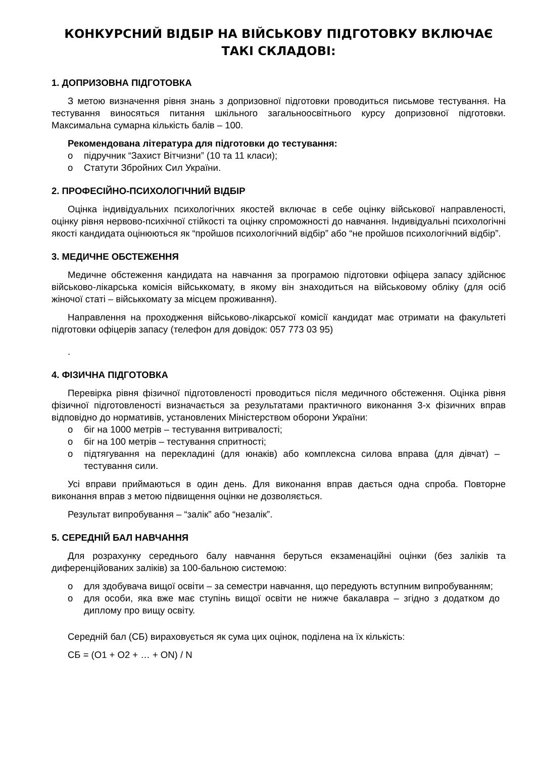КОНКУРСНИЙ ВІДБІР НА ВІЙСЬКОВУ ПІДГОТОВКУ ВКЛЮЧАЄ ТАКІ СКЛАДОВІ:
1. ДОПРИЗОВНА ПІДГОТОВКА
З метою визначення рівня знань з допризовної підготовки проводиться письмове тестування. На тестування виносяться питання шкільного загальноосвітнього курсу допризовної підготовки. Максимальна сумарна кількість балів – 100.
Рекомендована література для підготовки до тестування:
o підручник “Захист Вітчизни” (10 та 11 класи);
o Статути Збройних Сил України.
2. ПРОФЕСІЙНО-ПСИХОЛОГІЧНИЙ ВІДБІР
Оцінка індивідуальних психологічних якостей включає в себе оцінку військової направленості, оцінку рівня нервово-психічної стійкості та оцінку спроможності до навчання. Індивідуальні психологічні якості кандидата оцінюються як “пройшов психологічний відбір” або “не пройшов психологічний відбір”.
3. МЕДИЧНЕ ОБСТЕЖЕННЯ
Медичне обстеження кандидата на навчання за програмою підготовки офіцера запасу здійснює військово-лікарська комісія військкомату, в якому він знаходиться на військовому обліку (для осіб жіночої статі – військкомату за місцем проживання).
Направлення на проходження військово-лікарської комісії кандидат має отримати на факультеті підготовки офіцерів запасу (телефон для довідок: 057 773 03 95)
.
4. ФІЗИЧНА ПІДГОТОВКА
Перевірка рівня фізичної підготовленості проводиться після медичного обстеження. Оцінка рівня фізичної підготовленості визначається за результатами практичного виконання 3-х фізичних вправ відповідно до нормативів, установлених Міністерством оборони України:
o біг на 1000 метрів – тестування витривалості;
o біг на 100 метрів – тестування спритності;
o підтягування на перекладині (для юнаків) або комплексна силова вправа (для дівчат) – тестування сили.
Усі вправи приймаються в один день. Для виконання вправ дається одна спроба. Повторне виконання вправ з метою підвищення оцінки не дозволяється.
Результат випробування – “залік” або “незалік”.
5. СЕРЕДНІЙ БАЛ НАВЧАННЯ
Для розрахунку середнього балу навчання беруться екзаменаційні оцінки (без заліків та диференційованих заліків) за 100-бальною системою:
o для здобувача вищої освіти – за семестри навчання, що передують вступним випробуванням;
o для особи, яка вже має ступінь вищої освіти не нижче бакалавра – згідно з додатком до диплому про вищу освіту.
Середній бал (СБ) вираховується як сума цих оцінок, поділена на їх кількість:
СБ = (О1 + О2 + … + ОN) / N